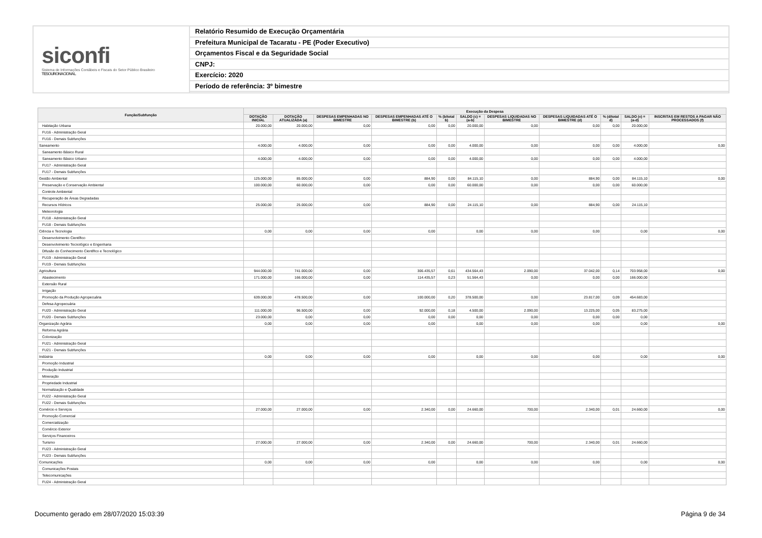siconfi
Sistema de Informações Contábeis e Fiscais do Setor Público Brasileiro
TESOURONACIONAL
Relatório Resumido de Execução Orçamentária
Prefeitura Municipal de Tacaratu - PE (Poder Executivo)
Orçamentos Fiscal e da Seguridade Social
CNPJ:
Exercício: 2020
Período de referência: 3º bimestre
| Função/Subfunção | Execução da Despesa | | | | | | | | | | |
| --- | --- | --- | --- | --- | --- | --- | --- | --- | --- | --- | --- |
| | DOTAÇÃO INICIAL | DOTAÇÃO ATUALIZADA (a) | DESPESAS EMPENHADAS NO BIMESTRE | DESPESAS EMPENHADAS ATÉ O BIMESTRE (b) | % (b/total b) | SALDO (c) = (a-b) | DESPESAS LIQUIDADAS NO BIMESTRE | DESPESAS LIQUIDADAS ATÉ O BIMESTRE (d) | % (d/total d) | SALDO (e) = (a-d) | INSCRITAS EM RESTOS A PAGAR NÃO PROCESSADOS (f) |
| Habitação Urbana | 20.000,00 | 20.000,00 | 0,00 | 0,00 | 0,00 | 20.000,00 | 0,00 | 0,00 | 0,00 | 20.000,00 | |
| FU16 - Administração Geral | | | | | | | | | | | |
| FU16 - Demais Subfunções | | | | | | | | | | | |
| Saneamento | 4.000,00 | 4.000,00 | 0,00 | 0,00 | 0,00 | 4.000,00 | 0,00 | 0,00 | 0,00 | 4.000,00 | 0,00 |
| Saneamento Básico Rural | | | | | | | | | | | |
| Saneamento Básico Urbano | 4.000,00 | 4.000,00 | 0,00 | 0,00 | 0,00 | 4.000,00 | 0,00 | 0,00 | 0,00 | 4.000,00 | |
| FU17 - Administração Geral | | | | | | | | | | | |
| FU17 - Demais Subfunções | | | | | | | | | | | |
| Gestão Ambiental | 125.000,00 | 85.000,00 | 0,00 | 884,90 | 0,00 | 84.115,10 | 0,00 | 884,90 | 0,00 | 84.115,10 | 0,00 |
| Preservação e Conservação Ambiental | 100.000,00 | 60.000,00 | 0,00 | 0,00 | 0,00 | 60.000,00 | 0,00 | 0,00 | 0,00 | 60.000,00 | |
| Controle Ambiental | | | | | | | | | | | |
| Recuperação de Áreas Degradadas | | | | | | | | | | | |
| Recursos Hídricos | 25.000,00 | 25.000,00 | 0,00 | 884,90 | 0,00 | 24.115,10 | 0,00 | 884,90 | 0,00 | 24.115,10 | |
| Meteorologia | | | | | | | | | | | |
| FU18 - Administração Geral | | | | | | | | | | | |
| FU18 - Demais Subfunções | | | | | | | | | | | |
| Ciência e Tecnologia | 0,00 | 0,00 | 0,00 | 0,00 | | 0,00 | 0,00 | 0,00 | | 0,00 | 0,00 |
| Desenvolvimento Científico | | | | | | | | | | | |
| Desenvolvimento Tecnológico e Engenharia | | | | | | | | | | | |
| Difusão do Conhecimento Científico e Tecnológico | | | | | | | | | | | |
| FU19 - Administração Geral | | | | | | | | | | | |
| FU19 - Demais Subfunções | | | | | | | | | | | |
| Agricultura | 944.000,00 | 741.000,00 | 0,00 | 306.435,57 | 0,61 | 434.564,43 | 2.090,00 | 37.042,00 | 0,14 | 703.958,00 | 0,00 |
| Abastecimento | 171.000,00 | 166.000,00 | 0,00 | 114.435,57 | 0,23 | 51.564,43 | 0,00 | 0,00 | 0,00 | 166.000,00 | |
| Extensão Rural | | | | | | | | | | | |
| Irrigação | | | | | | | | | | | |
| Promoção da Produção Agropecuária | 639.000,00 | 478.500,00 | 0,00 | 100.000,00 | 0,20 | 378.500,00 | 0,00 | 23.817,00 | 0,09 | 454.683,00 | |
| Defesa Agropecuária | | | | | | | | | | | |
| FU20 - Administração Geral | 111.000,00 | 96.500,00 | 0,00 | 92.000,00 | 0,18 | 4.500,00 | 2.090,00 | 13.225,00 | 0,05 | 83.275,00 | |
| FU20 - Demais Subfunções | 23.000,00 | 0,00 | 0,00 | 0,00 | 0,00 | 0,00 | 0,00 | 0,00 | 0,00 | 0,00 | |
| Organização Agrária | 0,00 | 0,00 | 0,00 | 0,00 | | 0,00 | 0,00 | 0,00 | | 0,00 | 0,00 |
| Reforma Agrária | | | | | | | | | | | |
| Colonização | | | | | | | | | | | |
| FU21 - Administração Geral | | | | | | | | | | | |
| FU21 - Demais Subfunções | | | | | | | | | | | |
| Indústria | 0,00 | 0,00 | 0,00 | 0,00 | | 0,00 | 0,00 | 0,00 | | 0,00 | 0,00 |
| Promoção Industrial | | | | | | | | | | | |
| Produção Industrial | | | | | | | | | | | |
| Mineração | | | | | | | | | | | |
| Propriedade Industrial | | | | | | | | | | | |
| Normalização e Qualidade | | | | | | | | | | | |
| FU22 - Administração Geral | | | | | | | | | | | |
| FU22 - Demais Subfunções | | | | | | | | | | | |
| Comércio e Serviços | 27.000,00 | 27.000,00 | 0,00 | 2.340,00 | 0,00 | 24.660,00 | 700,00 | 2.340,00 | 0,01 | 24.660,00 | 0,00 |
| Promoção Comercial | | | | | | | | | | | |
| Comercialização | | | | | | | | | | | |
| Comércio Exterior | | | | | | | | | | | |
| Serviços Financeiros | | | | | | | | | | | |
| Turismo | 27.000,00 | 27.000,00 | 0,00 | 2.340,00 | 0,00 | 24.660,00 | 700,00 | 2.340,00 | 0,01 | 24.660,00 | |
| FU23 - Administração Geral | | | | | | | | | | | |
| FU23 - Demais Subfunções | | | | | | | | | | | |
| Comunicações | 0,00 | 0,00 | 0,00 | 0,00 | | 0,00 | 0,00 | 0,00 | | 0,00 | 0,00 |
| Comunicações Postais | | | | | | | | | | | |
| Telecomunicações | | | | | | | | | | | |
| FU24 - Administração Geral | | | | | | | | | | | |
Documento gerado em 28/07/2020 15:03:39 Página 9 de 34